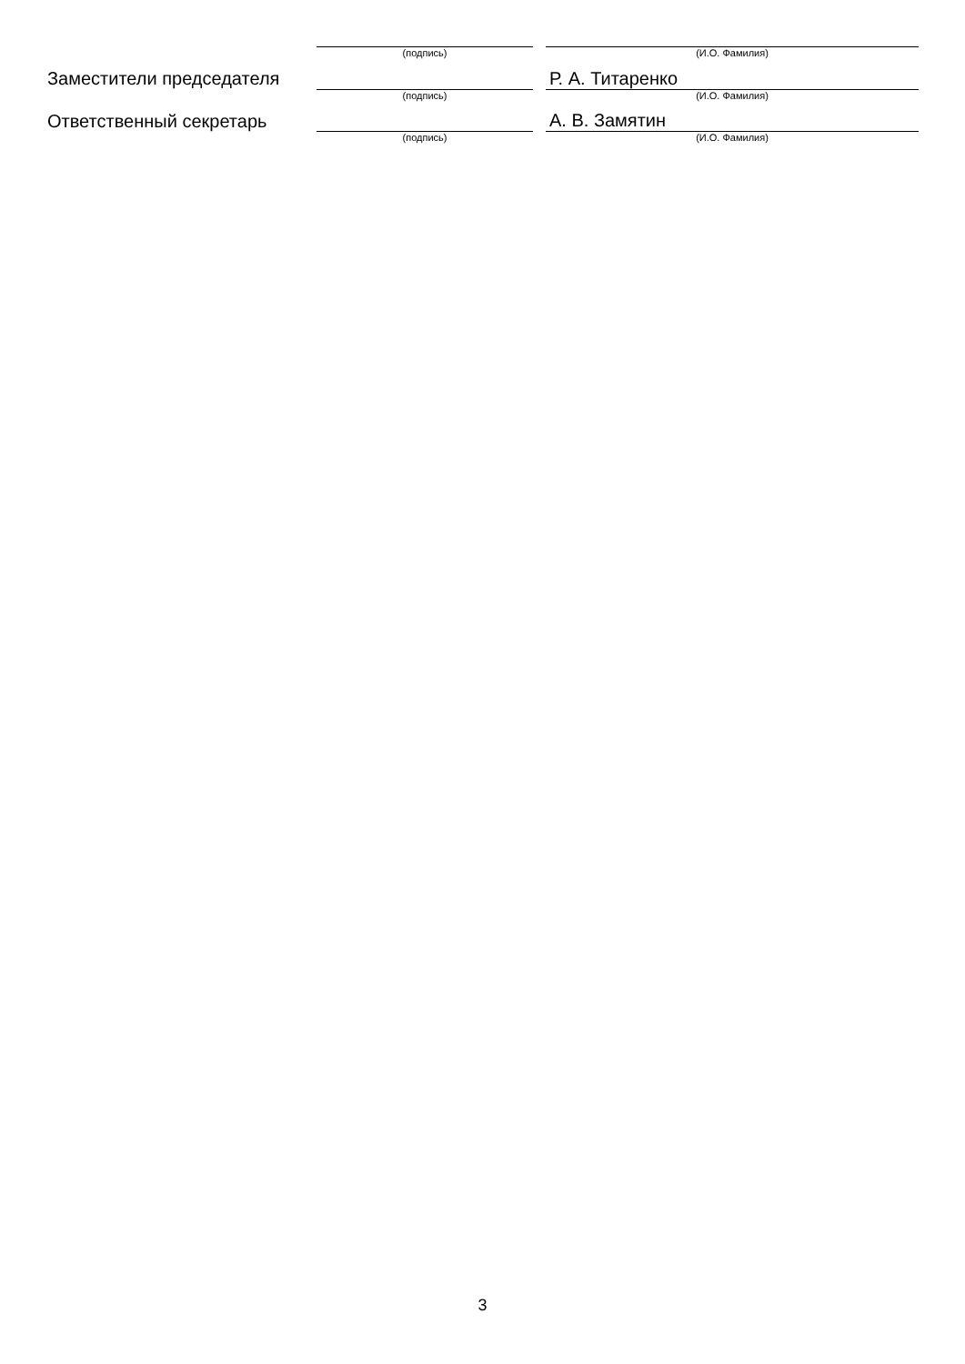| | (подпись) | | (И.О. Фамилия) |
| Заместители председателя | | | Р. А. Титаренко |
| | (подпись) | | (И.О. Фамилия) |
| Ответственный секретарь | | | А. В. Замятин |
| | (подпись) | | (И.О. Фамилия) |
3